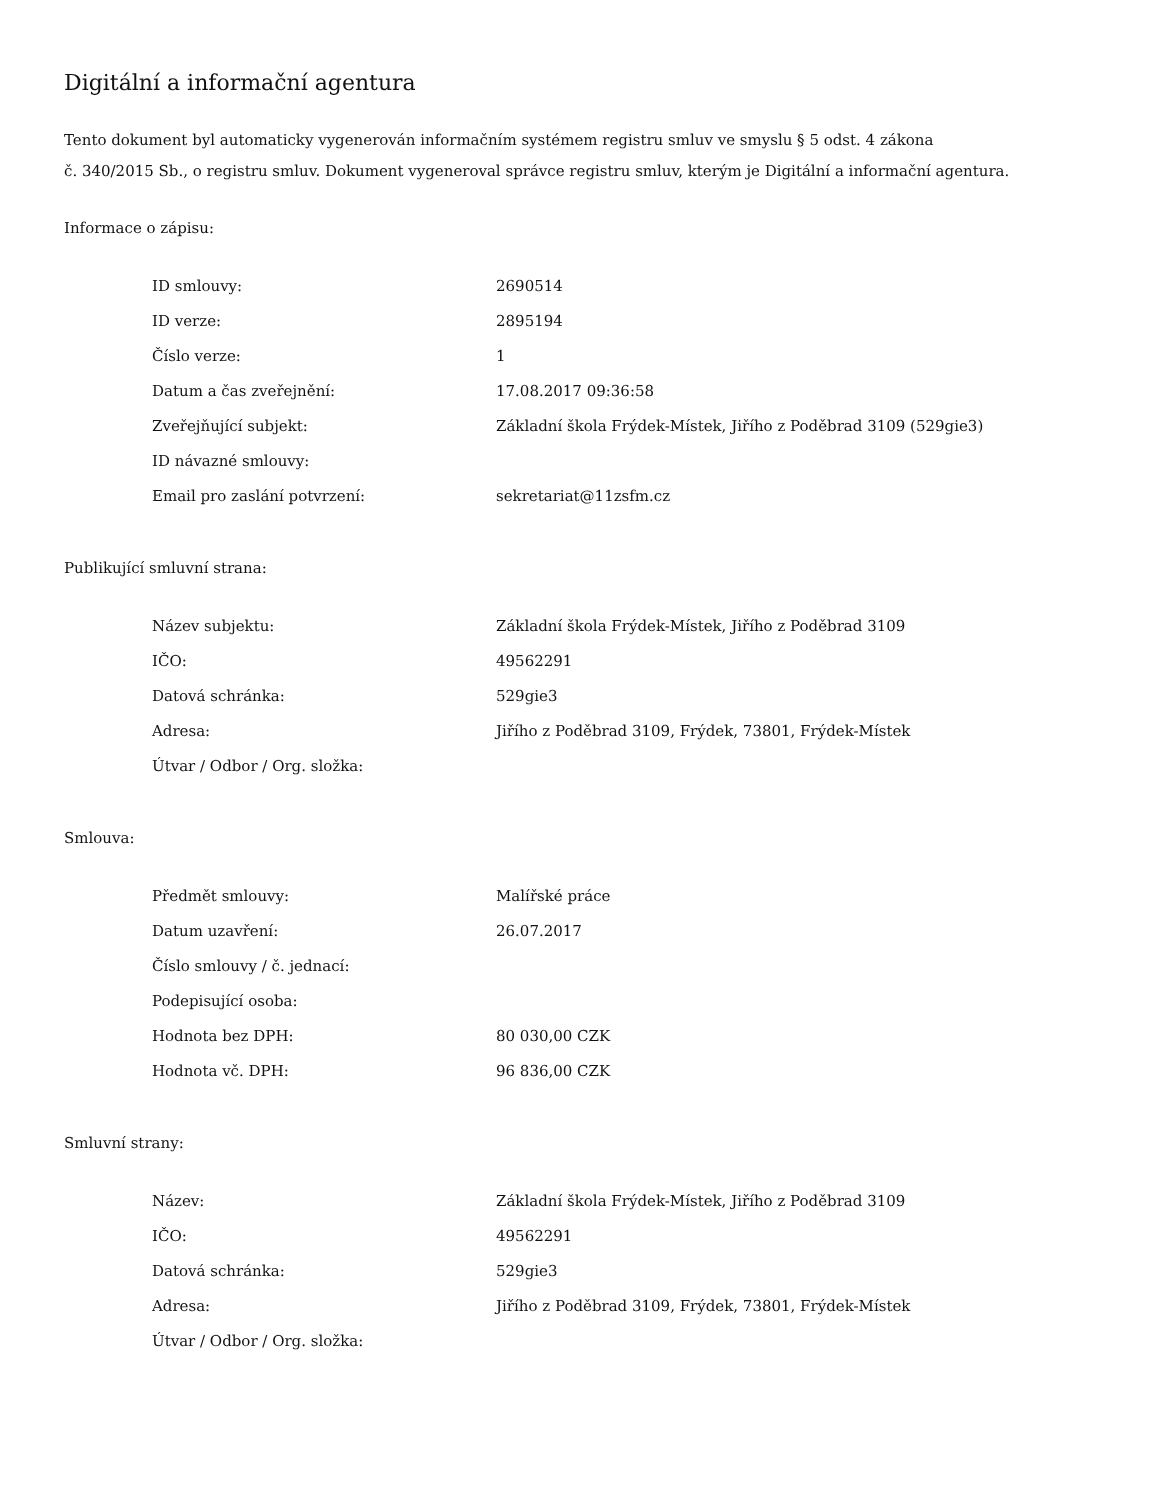Digitální a informační agentura
Tento dokument byl automaticky vygenerován informačním systémem registru smluv ve smyslu § 5 odst. 4 zákona
č. 340/2015 Sb., o registru smluv. Dokument vygeneroval správce registru smluv, kterým je Digitální a informační agentura.
Informace o zápisu:
| ID smlouvy: | 2690514 |
| ID verze: | 2895194 |
| Číslo verze: | 1 |
| Datum a čas zveřejnění: | 17.08.2017 09:36:58 |
| Zveřejňující subjekt: | Základní škola Frýdek-Místek, Jiřího z Poděbrad 3109 (529gie3) |
| ID návazné smlouvy: | |
| Email pro zaslání potvrzení: | sekretariat@11zsfm.cz |
Publikující smluvní strana:
| Název subjektu: | Základní škola Frýdek-Místek, Jiřího z Poděbrad 3109 |
| IČO: | 49562291 |
| Datová schránka: | 529gie3 |
| Adresa: | Jiřího z Poděbrad 3109, Frýdek, 73801, Frýdek-Místek |
| Útvar / Odbor / Org. složka: | |
Smlouva:
| Předmět smlouvy: | Malířské práce |
| Datum uzavření: | 26.07.2017 |
| Číslo smlouvy / č. jednací: | |
| Podepisující osoba: | |
| Hodnota bez DPH: | 80 030,00 CZK |
| Hodnota vč. DPH: | 96 836,00 CZK |
Smluvní strany:
| Název: | Základní škola Frýdek-Místek, Jiřího z Poděbrad 3109 |
| IČO: | 49562291 |
| Datová schránka: | 529gie3 |
| Adresa: | Jiřího z Poděbrad 3109, Frýdek, 73801, Frýdek-Místek |
| Útvar / Odbor / Org. složka: | |